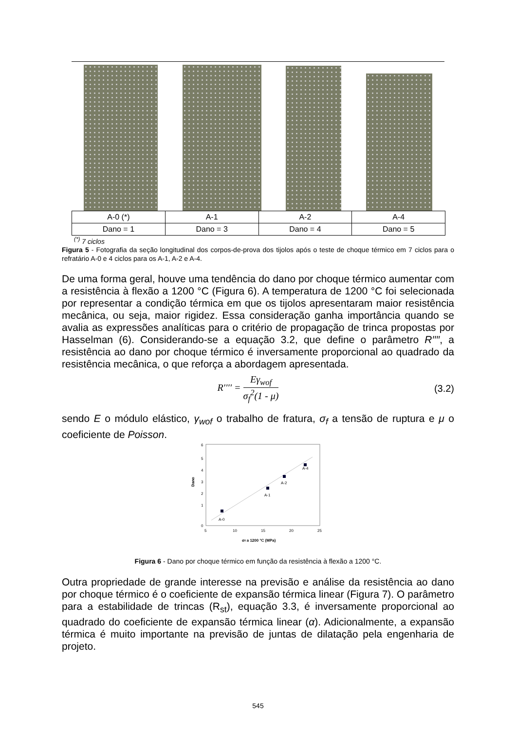| A-0 (*) | A-1 | A-2 | A-4 |
| Dano = 1 | Dano = 3 | Dano = 4 | Dano = 5 |
<sup>(*)</sup> 7 ciclos
Figura 5 - Fotografia da seção longitudinal dos corpos-de-prova dos tijolos após o teste de choque térmico em 7 ciclos para o refratário A-0 e 4 ciclos para os A-1, A-2 e A-4.
De uma forma geral, houve uma tendência do dano por choque térmico aumentar com a resistência à flexão a 1200 °C (Figura 6). A temperatura de 1200 °C foi selecionada por representar a condição térmica em que os tijolos apresentaram maior resistência mecânica, ou seja, maior rigidez. Essa consideração ganha importância quando se avalia as expressões analíticas para o critério de propagação de trinca propostas por Hasselman (6). Considerando-se a equação 3.2, que define o parâmetro R′′′′, a resistência ao dano por choque térmico é inversamente proporcional ao quadrado da resistência mecânica, o que reforça a abordagem apresentada.
R′′′′ = Eγ<sub>wof</sub> σ<sub>f</sub><sup>2</sup>(1 - μ) (3.2)
sendo E o módulo elástico, γ<sub>wof</sub> o trabalho de fratura, σ<sub>f</sub> a tensão de ruptura e μ o coeficiente de Poisson.
6
5
4
3
2
1
0
Dano
5
10
15
20
25
A-0
A-1
A-2
A-4
σf a 1200 °C (MPa)
Figura 6 - Dano por choque térmico em função da resistência à flexão a 1200 °C.
Outra propriedade de grande interesse na previsão e análise da resistência ao dano por choque térmico é o coeficiente de expansão térmica linear (Figura 7). O parâmetro para a estabilidade de trincas (R<sub>st</sub>), equação 3.3, é inversamente proporcional ao quadrado do coeficiente de expansão térmica linear (α). Adicionalmente, a expansão térmica é muito importante na previsão de juntas de dilatação pela engenharia de projeto.
545